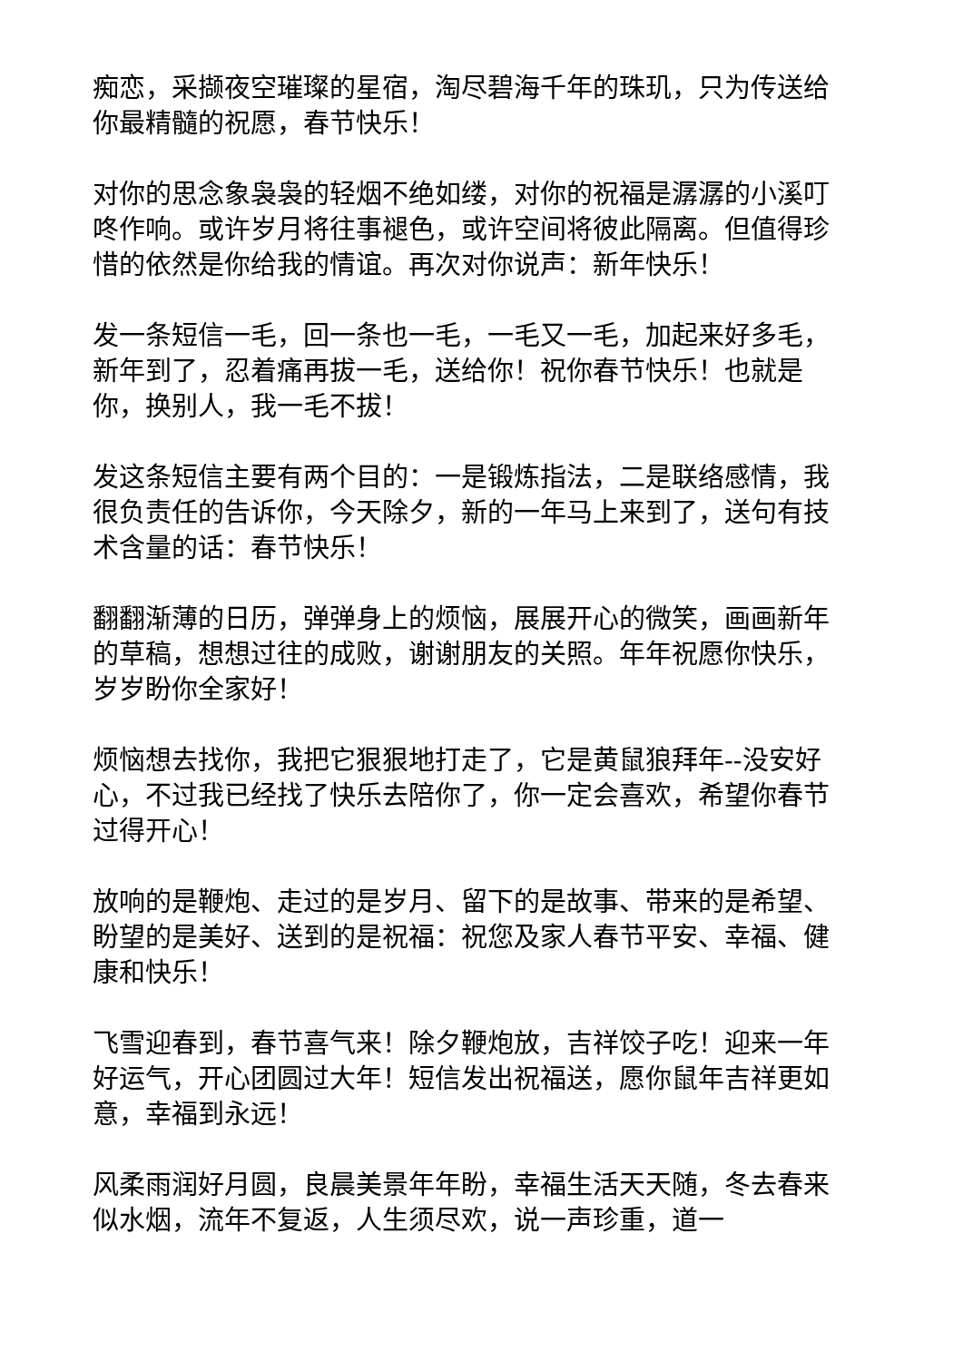痴恋，采撷夜空璀璨的星宿，淘尽碧海千年的珠玑，只为传送给你最精髓的祝愿，春节快乐！
对你的思念象袅袅的轻烟不绝如缕，对你的祝福是潺潺的小溪叮咚作响。或许岁月将往事褪色，或许空间将彼此隔离。但值得珍惜的依然是你给我的情谊。再次对你说声：新年快乐！
发一条短信一毛，回一条也一毛，一毛又一毛，加起来好多毛，新年到了，忍着痛再拔一毛，送给你！祝你春节快乐！也就是你，换别人，我一毛不拔！
发这条短信主要有两个目的：一是锻炼指法，二是联络感情，我很负责任的告诉你，今天除夕，新的一年马上来到了，送句有技术含量的话：春节快乐！
翻翻渐薄的日历，弹弹身上的烦恼，展展开心的微笑，画画新年的草稿，想想过往的成败，谢谢朋友的关照。年年祝愿你快乐，岁岁盼你全家好！
烦恼想去找你，我把它狠狠地打走了，它是黄鼠狼拜年--没安好心，不过我已经找了快乐去陪你了，你一定会喜欢，希望你春节过得开心！
放响的是鞭炮、走过的是岁月、留下的是故事、带来的是希望、盼望的是美好、送到的是祝福：祝您及家人春节平安、幸福、健康和快乐！
飞雪迎春到，春节喜气来！除夕鞭炮放，吉祥饺子吃！迎来一年好运气，开心团圆过大年！短信发出祝福送，愿你鼠年吉祥更如意，幸福到永远！
风柔雨润好月圆，良晨美景年年盼，幸福生活天天随，冬去春来似水烟，流年不复返，人生须尽欢，说一声珍重，道一